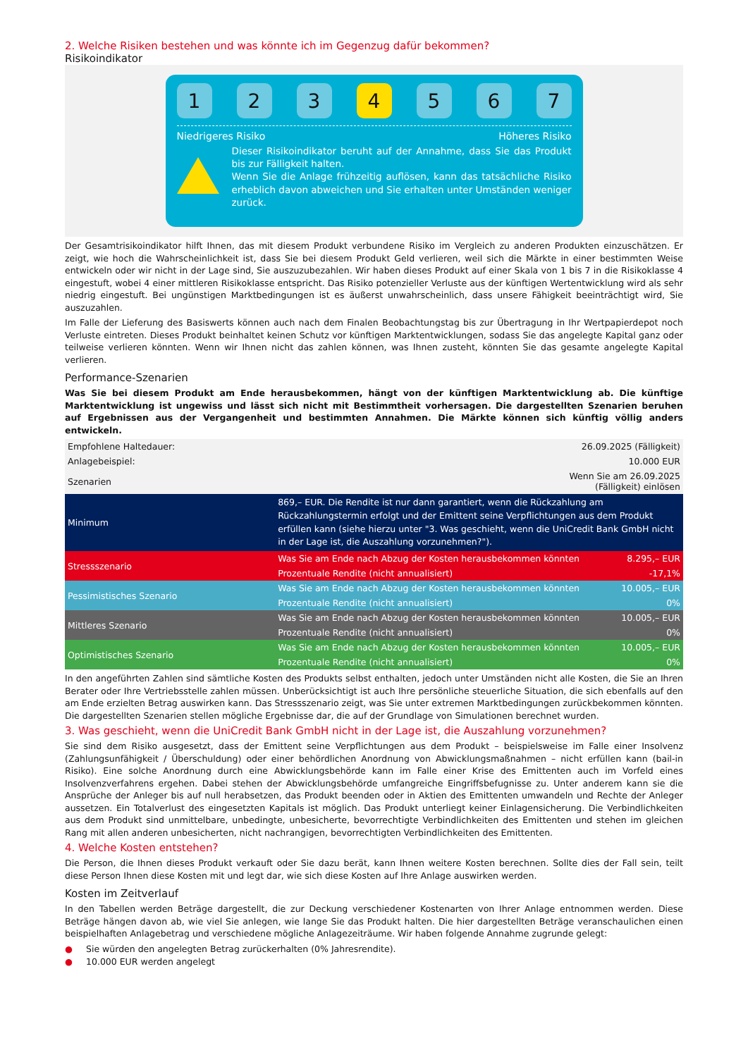2. Welche Risiken bestehen und was könnte ich im Gegenzug dafür bekommen?
Risikoindikator
1 2 3 4 5 6 7
Niedrigeres Risiko Höheres Risiko
Dieser Risikoindikator beruht auf der Annahme, dass Sie das Produkt bis zur Fälligkeit halten.
Wenn Sie die Anlage frühzeitig auflösen, kann das tatsächliche Risiko erheblich davon abweichen und Sie erhalten unter Umständen weniger zurück.
Der Gesamtrisikoindikator hilft Ihnen, das mit diesem Produkt verbundene Risiko im Vergleich zu anderen Produkten einzuschätzen. Er zeigt, wie hoch die Wahrscheinlichkeit ist, dass Sie bei diesem Produkt Geld verlieren, weil sich die Märkte in einer bestimmten Weise entwickeln oder wir nicht in der Lage sind, Sie auszuzubezahlen. Wir haben dieses Produkt auf einer Skala von 1 bis 7 in die Risikoklasse 4 eingestuft, wobei 4 einer mittleren Risikoklasse entspricht. Das Risiko potenzieller Verluste aus der künftigen Wertentwicklung wird als sehr niedrig eingestuft. Bei ungünstigen Marktbedingungen ist es äußerst unwahrscheinlich, dass unsere Fähigkeit beeinträchtigt wird, Sie auszuzahlen.
Im Falle der Lieferung des Basiswerts können auch nach dem Finalen Beobachtungstag bis zur Übertragung in Ihr Wertpapierdepot noch Verluste eintreten. Dieses Produkt beinhaltet keinen Schutz vor künftigen Marktentwicklungen, sodass Sie das angelegte Kapital ganz oder teilweise verlieren könnten. Wenn wir Ihnen nicht das zahlen können, was Ihnen zusteht, könnten Sie das gesamte angelegte Kapital verlieren.
Performance-Szenarien
Was Sie bei diesem Produkt am Ende herausbekommen, hängt von der künftigen Marktentwicklung ab. Die künftige Marktentwicklung ist ungewiss und lässt sich nicht mit Bestimmtheit vorhersagen. Die dargestellten Szenarien beruhen auf Ergebnissen aus der Vergangenheit und bestimmten Annahmen. Die Märkte können sich künftig völlig anders entwickeln.
| Empfohlene Haltedauer: | 26.09.2025 (Fälligkeit) | |
| Anlagebeispiel: | 10.000 EUR | |
| Szenarien | Wenn Sie am 26.09.2025 (Fälligkeit) einlösen | |
| Minimum | 869,– EUR. Die Rendite ist nur dann garantiert, wenn die Rückzahlung am Rückzahlungstermin erfolgt und der Emittent seine Verpflichtungen aus dem Produkt erfüllen kann (siehe hierzu unter "3. Was geschieht, wenn die UniCredit Bank GmbH nicht in der Lage ist, die Auszahlung vorzunehmen?"). | |
| Stressszenario | Was Sie am Ende nach Abzug der Kosten herausbekommen könnten | 8.295,– EUR |
| | Prozentuale Rendite (nicht annualisiert) | -17,1% |
| Pessimistisches Szenario | Was Sie am Ende nach Abzug der Kosten herausbekommen könnten | 10.005,– EUR |
| | Prozentuale Rendite (nicht annualisiert) | 0% |
| Mittleres Szenario | Was Sie am Ende nach Abzug der Kosten herausbekommen könnten | 10.005,– EUR |
| | Prozentuale Rendite (nicht annualisiert) | 0% |
| Optimistisches Szenario | Was Sie am Ende nach Abzug der Kosten herausbekommen könnten | 10.005,– EUR |
| | Prozentuale Rendite (nicht annualisiert) | 0% |
In den angeführten Zahlen sind sämtliche Kosten des Produkts selbst enthalten, jedoch unter Umständen nicht alle Kosten, die Sie an Ihren Berater oder Ihre Vertriebsstelle zahlen müssen. Unberücksichtigt ist auch Ihre persönliche steuerliche Situation, die sich ebenfalls auf den am Ende erzielten Betrag auswirken kann. Das Stressszenario zeigt, was Sie unter extremen Marktbedingungen zurückbekommen könnten. Die dargestellten Szenarien stellen mögliche Ergebnisse dar, die auf der Grundlage von Simulationen berechnet wurden.
3. Was geschieht, wenn die UniCredit Bank GmbH nicht in der Lage ist, die Auszahlung vorzunehmen?
Sie sind dem Risiko ausgesetzt, dass der Emittent seine Verpflichtungen aus dem Produkt – beispielsweise im Falle einer Insolvenz (Zahlungsunfähigkeit / Überschuldung) oder einer behördlichen Anordnung von Abwicklungsmaßnahmen – nicht erfüllen kann (bail-in Risiko). Eine solche Anordnung durch eine Abwicklungsbehörde kann im Falle einer Krise des Emittenten auch im Vorfeld eines Insolvenzverfahrens ergehen. Dabei stehen der Abwicklungsbehörde umfangreiche Eingriffsbefugnisse zu. Unter anderem kann sie die Ansprüche der Anleger bis auf null herabsetzen, das Produkt beenden oder in Aktien des Emittenten umwandeln und Rechte der Anleger aussetzen. Ein Totalverlust des eingesetzten Kapitals ist möglich. Das Produkt unterliegt keiner Einlagensicherung. Die Verbindlichkeiten aus dem Produkt sind unmittelbare, unbedingte, unbesicherte, bevorrechtigte Verbindlichkeiten des Emittenten und stehen im gleichen Rang mit allen anderen unbesicherten, nicht nachrangigen, bevorrechtigten Verbindlichkeiten des Emittenten.
4. Welche Kosten entstehen?
Die Person, die Ihnen dieses Produkt verkauft oder Sie dazu berät, kann Ihnen weitere Kosten berechnen. Sollte dies der Fall sein, teilt diese Person Ihnen diese Kosten mit und legt dar, wie sich diese Kosten auf Ihre Anlage auswirken werden.
Kosten im Zeitverlauf
In den Tabellen werden Beträge dargestellt, die zur Deckung verschiedener Kostenarten von Ihrer Anlage entnommen werden. Diese Beträge hängen davon ab, wie viel Sie anlegen, wie lange Sie das Produkt halten. Die hier dargestellten Beträge veranschaulichen einen beispielhaften Anlagebetrag und verschiedene mögliche Anlagezeiträume. Wir haben folgende Annahme zugrunde gelegt:
● Sie würden den angelegten Betrag zurückerhalten (0% Jahresrendite).
● 10.000 EUR werden angelegt